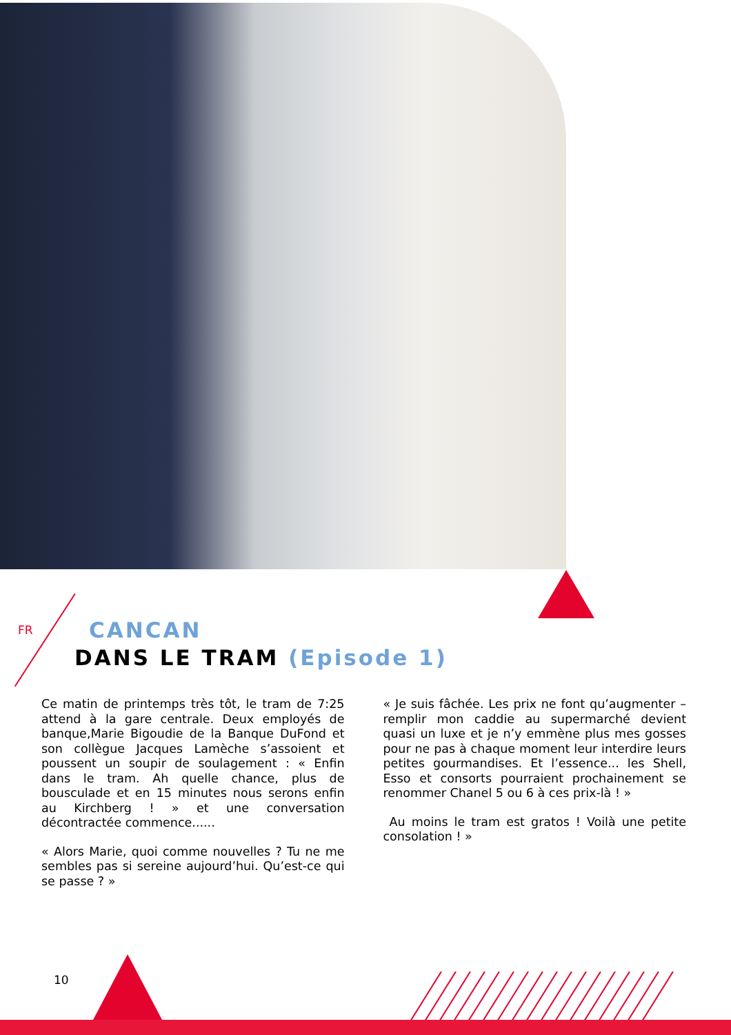FR
CANCAN
DANS LE TRAM (Episode 1)
Ce matin de printemps très tôt, le tram de 7:25 attend à la gare centrale. Deux employés de banque,Marie Bigoudie de la Banque DuFond et son collègue Jacques Lamèche s’assoient et poussent un soupir de soulagement : « Enfin dans le tram. Ah quelle chance, plus de bousculade et en 15 minutes nous serons enfin au Kirchberg ! » et une conversation décontractée commence......
« Alors Marie, quoi comme nouvelles ? Tu ne me sembles pas si sereine aujourd’hui. Qu’est-ce qui se passe ? »
« Je suis fâchée. Les prix ne font qu’augmenter – remplir mon caddie au supermarché devient quasi un luxe et je n’y emmène plus mes gosses pour ne pas à chaque moment leur interdire leurs petites gourmandises. Et l’essence... les Shell, Esso et consorts pourraient prochainement se renommer Chanel 5 ou 6 à ces prix-là ! »
Au moins le tram est gratos ! Voilà une petite consolation ! »
10